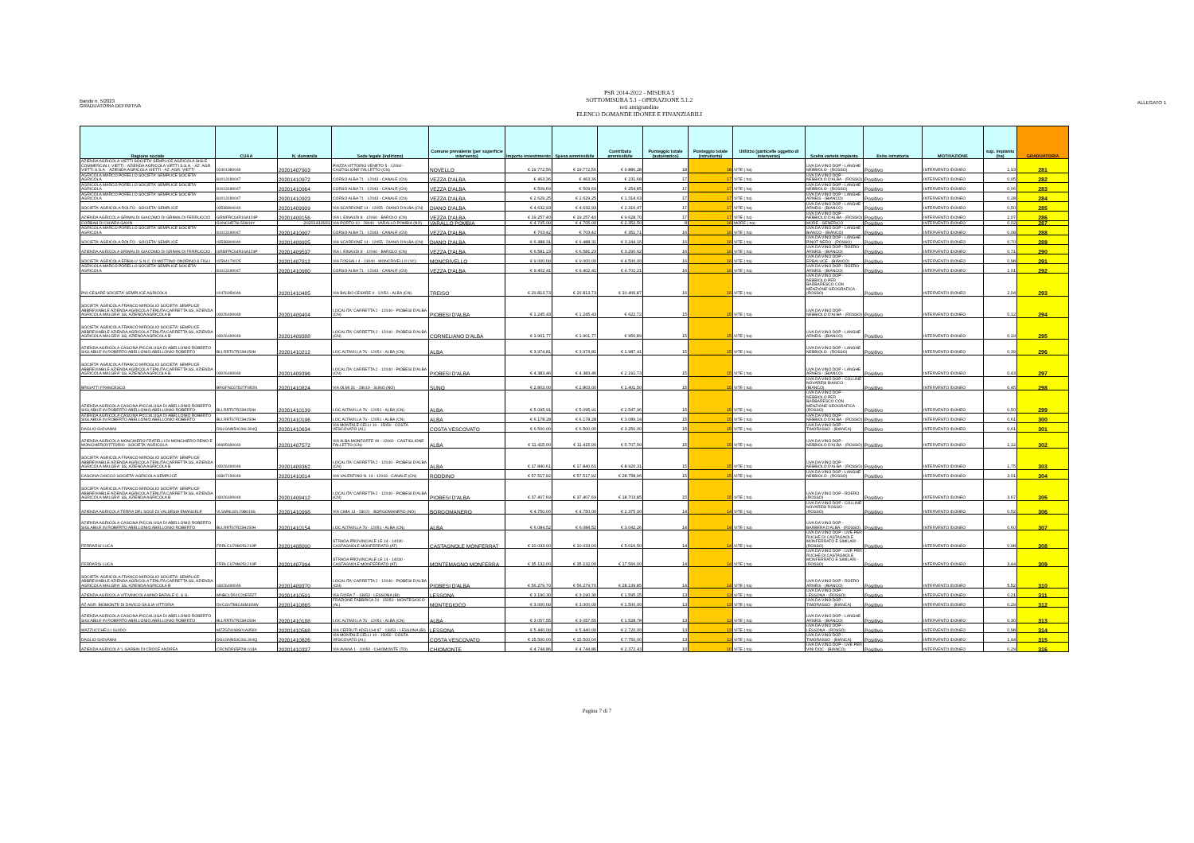Bando n. 5/2023
GRADUATORIA DEFINITIVA
PSR 2014-2022 - MISURA 5
SOTTOMISURA 5.1 - OPERAZIONE 5.1.2
reti antigrandine
ELENCO DOMANDE IDONEE E FINANZIABILI
ALLEGATO 1
| Ragione sociale | CUAA | N. domanda | Sede legale (indirizzo) | Comune prevalente (per superficie intervento) | Importo investimento | Spesa ammissibile | Contributo ammissibile | Punteggio totale (automatico) | Punteggio totale (istruttoria) | Utilizzo (particelle oggetto di intervento) | Scelta varietà impianto | Esito istruttoria | MOTIVAZIONE | sup. impianto (ha) | GRADUATORIA |
| --- | --- | --- | --- | --- | --- | --- | --- | --- | --- | --- | --- | --- | --- | --- | --- |
| AZIENDA AGRICOLA VIETTI SOCIETA' SEMPLICE AGRICOLA SIGLE COMMERCIALI: VIETTI - AZIENDA AGRICOLA VIETTI S.S.A. - AZ. AGR. VIETTI S.S.A. - AZIENDA AGRICOLA VIETTI - AZ. AGR. VIETTI | 02401380049 | 20201407903 | PIAZZA VITTORIO VENETO 5 - 12060 - CASTIGLIONE FALLETTO (CN) | NOVELLO | € 19.772,56 | € 19.772,56 | € 9.886,28 | 18 | 18 | VITE ( ha) | UVA DA VINO DOP - LANGHE NEBBIOLO - (ROSSO) | Positivo | INTERVENTO IDONEO | 1,93 | 281 |
| AGRICOLA MARCO PORELLO SOCIETA' SEMPLICE SOCIETA' AGRICOLA | 81013180047 | 20201410972 | CORSO ALBA 71 - 12043 - CANALE (CN) | VEZZA D'ALBA | € 463,36 | € 463,36 | € 231,68 | 17 | 17 | VITE ( ha) | UVA DA VINO DOP - NEBBIOLO D'ALBA - (ROSSO) | Positivo | INTERVENTO IDONEO | 0,05 | 282 |
| AGRICOLA MARCO PORELLO SOCIETA' SEMPLICE SOCIETA' AGRICOLA | 81013180047 | 20201410964 | CORSO ALBA 71 - 12043 - CANALE (CN) | VEZZA D'ALBA | € 509,69 | € 509,69 | € 254,85 | 17 | 17 | VITE ( ha) | UVA DA VINO DOP - LANGHE NEBBIOLO - (ROSSO) | Positivo | INTERVENTO IDONEO | 0,06 | 283 |
| AGRICOLA MARCO PORELLO SOCIETA' SEMPLICE SOCIETA' AGRICOLA | 81013180047 | 20201410923 | CORSO ALBA 71 - 12043 - CANALE (CN) | VEZZA D'ALBA | € 2.629,25 | € 2.629,25 | € 1.314,63 | 17 | 17 | VITE ( ha) | UVA DA VINO DOP - LANGHE ARNEIS - (BIANCO) | Positivo | INTERVENTO IDONEO | 0,28 | 284 |
| SOCIETA' AGRICOLA ROLFO - SOCIETA' SEMPLICE | 03538800040 | 20201409909 | VIA SCARRONE 14 - 12055 - DIANO D'ALBA (CN) | DIANO D'ALBA | € 4.632,93 | € 4.632,93 | € 2.316,47 | 17 | 17 | VITE ( ha) | UVA DA VINO DOP - LANGHE ARNEIS - (BIANCO) | Positivo | INTERVENTO IDONEO | 0,50 | 285 |
| AZIENDA AGRICOLA GRIMALDI GIACOMO DI GRIMALDI FERRUCCIO | GRMFRC64R16A124P | 20201409156 | VIA L EINAUDI 8 - 12060 - BAROLO (CN) | VEZZA D'ALBA | € 19.257,40 | € 19.257,40 | € 9.628,70 | 17 | 17 | VITE ( ha) | UVA DA VINO DOP - NEBBIOLO D'ALBA - (ROSSO) | Positivo | INTERVENTO IDONEO | 2,07 | 286 |
| CORBAH DI CHIARA GAVIN | GVNCHR76L53I819Y | 20201410931 | VIA PORTO 10 - 28040 - VARALLO POMBIA (NO) | VARALLO POMBIA | € 4.705,00 | € 4.705,00 | € 2.352,50 | 8 | 16 | MORE ( ha) | MORE - GENERICO | Positivo | INTERVENTO IDONEO | 0,02 | 287 |
| AGRICOLA MARCO PORELLO SOCIETA' SEMPLICE SOCIETA' AGRICOLA | 81013180047 | 20201410907 | CORSO ALBA 71 - 12043 - CANALE (CN) | VEZZA D'ALBA | € 703,42 | € 703,42 | € 351,71 | 16 | 16 | VITE ( ha) | UVA DA VINO DOP - LANGHE BIANCO - (BIANCO) | Positivo | INTERVENTO IDONEO | 0,08 | 288 |
| SOCIETA' AGRICOLA ROLFO - SOCIETA' SEMPLICE | 03538800040 | 20201409925 | VIA SCARRONE 14 - 12055 - DIANO D'ALBA (CN) | DIANO D'ALBA | € 6.488,31 | € 6.488,31 | € 3.244,16 | 16 | 16 | VITE ( ha) | UVA DA VINO DOP - LANGHE PINOT NERO - (ROSSO) | Positivo | INTERVENTO IDONEO | 0,70 | 289 |
| AZIENDA AGRICOLA GRIMALDI GIACOMO DI GRIMALDI FERRUCCIO | GRMFRC64R16A124P | 20201409537 | VIA L EINAUDI 8 - 12060 - BAROLO (CN) | VEZZA D'ALBA | € 6.581,23 | € 6.581,23 | € 3.290,62 | 16 | 16 | VITE ( ha) | UVA DA VINO DOP - ROERO ARNEIS - (BIANCO) | Positivo | INTERVENTO IDONEO | 0,71 | 290 |
| SOCIETA' AGRICOLA ERBALU' S.N.C. DI MOTTINO ONORINO & FIGLI | 02594170025 | 20201407812 | VIA FOSSALI 4 - 13040 - MONCRIVELLO (VC) | MONCRIVELLO | € 9.000,00 | € 9.000,00 | € 4.500,00 | 16 | 16 | VITE ( ha) | UVA DA VINO DOP - ERBALUCE - (BIANCO) | Positivo | INTERVENTO IDONEO | 0,98 | 291 |
| AGRICOLA MARCO PORELLO SOCIETA' SEMPLICE SOCIETA' AGRICOLA | 81013180047 | 20201410980 | CORSO ALBA 71 - 12043 - CANALE (CN) | VEZZA D'ALBA | € 9.402,41 | € 9.402,41 | € 4.701,21 | 16 | 16 | VITE ( ha) | UVA DA VINO DOP - ROERO ARNEIS - (BIANCO) | Positivo | INTERVENTO IDONEO | 1,01 | 292 |
| PIO CESARE SOCIETA' SEMPLICE AGRICOLA | 02476950049 | 20201410485 | VIA BALBO CESARE 4 - 12051 - ALBA (CN) | TREISO | € 20.813,73 | € 20.813,73 | € 10.406,87 | 16 | 16 | VITE ( ha) | UVA DA VINO DOP - NEBBIOLO PER BARBARESCO CON MENZIONE GEOGRAFICA - (ROSSO) | Positivo | INTERVENTO IDONEO | 2,04 | 293 |
| SOCIETA' AGRICOLA FRANCO MIROGLIO SOCIETA' SEMPLICE ABBREVIABILE AZIENDA AGRICOLA TENUTA CARRETTA SS, AZIENDA AGRICOLA MALGRA' SS, AZIENDA AGRICOLA B | 03026490049 | 20201409404 | LOCALITA' CARRETTA 2 - 12040 - PIOBESI D'ALBA (CN) | PIOBESI D'ALBA | € 1.245,43 | € 1.245,43 | € 622,72 | 15 | 15 | VITE ( ha) | UVA DA VINO DOP - NEBBIOLO D'ALBA - (ROSSO) | Positivo | INTERVENTO IDONEO | 0,12 | 294 |
| SOCIETA' AGRICOLA FRANCO MIROGLIO SOCIETA' SEMPLICE ABBREVIABILE AZIENDA AGRICOLA TENUTA CARRETTA SS, AZIENDA AGRICOLA MALGRA' SS, AZIENDA AGRICOLA B | 03026490049 | 20201409388 | LOCALITA' CARRETTA 2 - 12040 - PIOBESI D'ALBA (CN) | CORNELIANO D'ALBA | € 1.901,77 | € 1.901,77 | € 950,89 | 15 | 15 | VITE ( ha) | UVA DA VINO DOP - LANGHE ARNEIS - (BIANCO) | Positivo | INTERVENTO IDONEO | 0,19 | 295 |
| AZIENDA AGRICOLA CASCINA PICCALUGA DI ABELLONIO ROBERTO SIGLABILE IN ROBERTO ABELLONIO;ABELLONIO ROBERTO | BLLRRT67R23H150H | 20201410212 | LOC ALTAVILLA 76 - 12051 - ALBA (CN) | ALBA | € 3.974,81 | € 3.974,81 | € 1.987,41 | 15 | 15 | VITE ( ha) | UVA DA VINO DOP - LANGHE NEBBIOLO - (ROSSO) | Positivo | INTERVENTO IDONEO | 0,39 | 296 |
| SOCIETA' AGRICOLA FRANCO MIROGLIO SOCIETA' SEMPLICE ABBREVIABILE AZIENDA AGRICOLA TENUTA CARRETTA SS, AZIENDA AGRICOLA MALGRA' SS, AZIENDA AGRICOLA B | 03026490049 | 20201409396 | LOCALITA' CARRETTA 2 - 12040 - PIOBESI D'ALBA (CN) | PIOBESI D'ALBA | € 4.383,46 | € 4.383,46 | € 2.191,73 | 15 | 15 | VITE ( ha) | UVA DA VINO DOP - LANGHE ARNEIS - (BIANCO) | Positivo | INTERVENTO IDONEO | 0,43 | 297 |
| BRIGATTI FRANCESCO | BRGFNC67D27F952N | 20201410824 | VIA OLMI 31 - 28019 - SUNO (NO) | SUNO | € 2.803,00 | € 2.803,00 | € 1.401,50 | 15 | 15 | VITE ( ha) | UVA DA VINO DOP - COLLINE NOVARESI BIANCO - (BIANCO) | Positivo | INTERVENTO IDONEO | 0,45 | 298 |
| AZIENDA AGRICOLA CASCINA PICCALUGA DI ABELLONIO ROBERTO SIGLABILE IN ROBERTO ABELLONIO;ABELLONIO ROBERTO | BLLRRT67R23H150H | 20201410139 | LOC ALTAVILLA 76 - 12051 - ALBA (CN) | ALBA | € 5.095,91 | € 5.095,91 | € 2.547,96 | 15 | 15 | VITE ( ha) | UVA DA VINO DOP - NEBBIOLO PER BARBARESCO CON MENZIONE GEOGRAFICA - (ROSSO) | Positivo | INTERVENTO IDONEO | 0,50 | 299 |
| AZIENDA AGRICOLA CASCINA PICCALUGA DI ABELLONIO ROBERTO SIGLABILE IN ROBERTO ABELLONIO;ABELLONIO ROBERTO | BLLRRT67R23H150H | 20201410196 | LOC ALTAVILLA 76 - 12051 - ALBA (CN) | ALBA | € 6.178,28 | € 6.178,28 | € 3.089,14 | 15 | 15 | VITE ( ha) | UVA DA VINO DOP - NEBBIOLO D'ALBA - (ROSSO) | Positivo | INTERVENTO IDONEO | 0,61 | 300 |
| DAGLIO GIOVANNI | DGLGNN54C06L304Q | 20201410634 | VIA MONTALE CELLI 10 - 15050 - COSTA VESCOVATO (AL) | COSTA VESCOVATO | € 6.500,00 | € 6.500,00 | € 3.250,00 | 15 | 15 | VITE ( ha) | UVA DA VINO DOP - TIMORASSO - (BIANCA) | Positivo | INTERVENTO IDONEO | 0,61 | 301 |
| AZIENDA AGRICOLA MONCHIERO FRATELLI DI MONCHIERO REMO E MONCHIEROVITTORIO - SOCIETA' AGRICOLA | 00695690040 | 20201407572 | VIA ALBA MONFORTE 49 - 12060 - CASTIGLIONE FALLETTO (CN) | ALBA | € 11.415,00 | € 11.415,00 | € 5.707,50 | 15 | 15 | VITE ( ha) | UVA DA VINO DOP - NEBBIOLO D'ALBA - (ROSSO) | Positivo | INTERVENTO IDONEO | 1,12 | 302 |
| SOCIETA' AGRICOLA FRANCO MIROGLIO SOCIETA' SEMPLICE ABBREVIABILE AZIENDA AGRICOLA TENUTA CARRETTA SS, AZIENDA AGRICOLA MALGRA' SS, AZIENDA AGRICOLA B | 03026490049 | 20201409362 | LOCALITA' CARRETTA 2 - 12040 - PIOBESI D'ALBA (CN) | ALBA | € 17.840,61 | € 17.840,61 | € 8.920,31 | 15 | 15 | VITE ( ha) | UVA DA VINO DOP - NEBBIOLO D'ALBA - (ROSSO) | Positivo | INTERVENTO IDONEO | 1,75 | 303 |
| CASCINA CHICCO SOCIETA' AGRICOLA SEMPLICE | 03307150049 | 20201410014 | VIA VALENTINO N. 14 - 12043 - CANALE (CN) | RODDINO | € 57.517,92 | € 57.517,92 | € 28.758,96 | 15 | 15 | VITE ( ha) | UVA DA VINO DOP - LANGHE NEBBIOLO - (ROSSO) | Positivo | INTERVENTO IDONEO | 3,01 | 304 |
| SOCIETA' AGRICOLA FRANCO MIROGLIO SOCIETA' SEMPLICE ABBREVIABILE AZIENDA AGRICOLA TENUTA CARRETTA SS, AZIENDA AGRICOLA MALGRA' SS, AZIENDA AGRICOLA B | 03026490049 | 20201409412 | LOCALITA' CARRETTA 2 - 12040 - PIOBESI D'ALBA (CN) | PIOBESI D'ALBA | € 37.407,69 | € 37.407,69 | € 18.703,85 | 15 | 15 | VITE ( ha) | UVA DA VINO DOP - ROERO - (ROSSO) | Positivo | INTERVENTO IDONEO | 3,67 | 305 |
| AZIENDA AGRICOLA TERRA DEL SOLE DI VALSESIA EMANUELE | VLSMNL82L29B019S | 20201410998 | VIA CIMA 13 - 28021 - BORGOMANERO (NO) | BORGOMANERO | € 4.750,00 | € 4.750,00 | € 2.375,00 | 14 | 14 | VITE ( ha) | UVA DA VINO DOP - COLLINE NOVARESI ROSSO - (ROSSO) | Positivo | INTERVENTO IDONEO | 0,52 | 306 |
| AZIENDA AGRICOLA CASCINA PICCALUGA DI ABELLONIO ROBERTO SIGLABILE IN ROBERTO ABELLONIO;ABELLONIO ROBERTO | BLLRRT67R23H150H | 20201410154 | LOC ALTAVILLA 76 - 12051 - ALBA (CN) | ALBA | € 6.084,52 | € 6.084,52 | € 3.042,26 | 14 | 14 | VITE ( ha) | UVA DA VINO DOP - BARBERA D'ALBA - (ROSSO) | Positivo | INTERVENTO IDONEO | 0,60 | 307 |
| FERRARIS LUCA | FRRLCU79M25L219P | 20201408000 | STRADA PROVINCIALE LE 14 - 14030 - CASTAGNOLE MONFERRATO (AT) | CASTAGNOLE MONFERRAT | € 10.033,00 | € 10.033,00 | € 5.016,50 | 14 | 14 | VITE ( ha) | UVA DA VINO DOP - UVE PER RUCHÈ DI CASTAGNOLE MONFERRATO E SIMILARI - (ROSSO) | Positivo | INTERVENTO IDONEO | 0,98 | 308 |
| FERRARIS LUCA | FRRLCU79M25L219P | 20201407994 | STRADA PROVINCIALE LE 14 - 14030 - CASTAGNOLE MONFERRATO (AT) | MONTEMAGNO MONFERRA | € 35.132,00 | € 35.132,00 | € 17.566,00 | 14 | 14 | VITE ( ha) | UVA DA VINO DOP - UVE PER RUCHÈ DI CASTAGNOLE MONFERRATO E SIMILARI - (ROSSO) | Positivo | INTERVENTO IDONEO | 3,44 | 309 |
| SOCIETA' AGRICOLA FRANCO MIROGLIO SOCIETA' SEMPLICE ABBREVIABILE AZIENDA AGRICOLA TENUTA CARRETTA SS, AZIENDA AGRICOLA MALGRA' SS, AZIENDA AGRICOLA B | 03026490049 | 20201409370 | LOCALITA' CARRETTA 2 - 12040 - PIOBESI D'ALBA (CN) | PIOBESI D'ALBA | € 56.279,70 | € 56.279,70 | € 28.139,85 | 14 | 14 | VITE ( ha) | UVA DA VINO DOP - ROERO ARNEIS - (BIANCO) | Positivo | INTERVENTO IDONEO | 5,52 | 310 |
| AZIENDA AGRICOLA VITIVINICOLA MINO BARALE C. & G. | MNBCLD51C24E552T | 20201410501 | VIA FIORA 7 - 13853 - LESSONA (BI) | LESSONA | € 3.190,30 | € 3.190,30 | € 1.595,15 | 13 | 13 | VITE ( ha) | UVA DA VINO DOP - LESSONA - (ROSSO) | Positivo | INTERVENTO IDONEO | 0,21 | 311 |
| AZ.AGR. BIOMONTE DI DAVICO GIULIA VITTORIA | DVCGVT88C46M109W | 20201410865 | FRAZIONE FABBRICA 24 - 15050 - MONTEGIOCO (AL) | MONTEGIOCO | € 3.000,00 | € 3.000,00 | € 1.500,00 | 13 | 13 | VITE ( ha) | UVA DA VINO DOP - TIMORASSO - (BIANCA) | Positivo | INTERVENTO IDONEO | 0,29 | 312 |
| AZIENDA AGRICOLA CASCINA PICCALUGA DI ABELLONIO ROBERTO SIGLABILE IN ROBERTO ABELLONIO;ABELLONIO ROBERTO | BLLRRT67R23H150H | 20201410188 | LOC ALTAVILLA 76 - 12051 - ALBA (CN) | ALBA | € 3.057,55 | € 3.057,55 | € 1.528,78 | 13 | 13 | VITE ( ha) | UVA DA VINO DOP - LANGHE ARNEIS - (BIANCO) | Positivo | INTERVENTO IDONEO | 0,30 | 313 |
| MAZZUCCHELLI GUIDO | MZZGDU68S01A859X | 20201410568 | VIA CERRUTI ADELCHI 97 - 13853 - LESSONA (BI) | LESSONA | € 5.440,00 | € 5.440,00 | € 2.720,00 | 13 | 13 | VITE ( ha) | UVA DA VINO DOP - LESSONA - (ROSSO) | Positivo | INTERVENTO IDONEO | 0,98 | 314 |
| DAGLIO GIOVANNI | DGLGNN54C06L304Q | 20201410626 | VIA MONTALE CELLI 10 - 15050 - COSTA VESCOVATO (AL) | COSTA VESCOVATO | € 15.500,00 | € 15.500,00 | € 7.750,00 | 13 | 13 | VITE ( ha) | UVA DA VINO DOP - TIMORASSO - (BIANCA) | Positivo | INTERVENTO IDONEO | 1,44 | 315 |
| AZIENDA AGRICOLA 'L GARBIN DI CROCE ANDREA | CRCNDR65P29L013A | 20201410337 | VIA AVANA 1 - 10050 - CHIOMONTE (TO) | CHIOMONTE | € 4.744,86 | € 4.744,86 | € 2.372,43 | 10 | 10 | VITE ( ha) | UVA DA VINO DOP - UVE PER VINI DOC - (BIANCO) | Positivo | INTERVENTO IDONEO | 0,29 | 316 |
Pagina 7 di 7